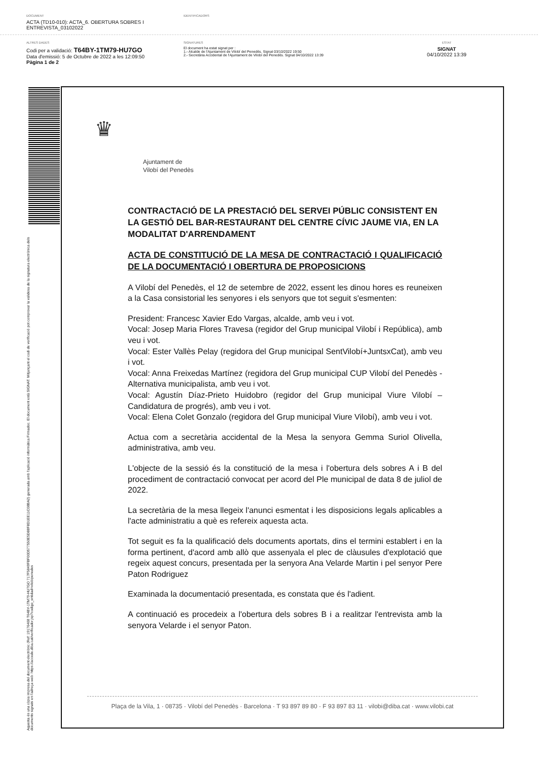DOCUMENT
ACTA (TD10-010): ACTA_6. OBERTURA SOBRES I ENTREVISTA_03102022
IDENTIFICADORS
ALTRES DADES
Codi per a validació: T64BY-1TM79-HU7GO
Data d'emissió: 5 de Octubre de 2022 a les 12:09:50
Pàgina 1 de 2
SIGNATURES
El document ha estat signat per :
1.- Alcalde de l'Ajuntament de Vilobí del Penedès. Signat 03/10/2022 19:50
2.- Secretària Accidental de l'Ajuntament de Vilobí del Penedès. Signat 04/10/2022 13:39
ESTAT
SIGNAT
04/10/2022 13:39
Aquesta és una còpia impresa del document electrònic (Ref: 19176408 T64BY-1TM79-HU7GO 717F5849FBF00D577550E5D88F8D1EE11C08BA2) generada amb l'aplicació informàtica Firmadoc. El document està SIGNAT. Mitjançant el codi de verificació pot comprovar la validesa de la signatura electrònica dels documents signats en l'adreça web: https://accede.diba.cat/verificador.jsp?codigo_entidad=vilobipenedes
♛
Ajuntament de
Vilobí del Penedès
CONTRACTACIÓ DE LA PRESTACIÓ DEL SERVEI PÚBLIC CONSISTENT EN LA GESTIÓ DEL BAR-RESTAURANT DEL CENTRE CÍVIC JAUME VIA, EN LA MODALITAT D'ARRENDAMENT
ACTA DE CONSTITUCIÓ DE LA MESA DE CONTRACTACIÓ I QUALIFICACIÓ DE LA DOCUMENTACIÓ I OBERTURA DE PROPOSICIONS
A Vilobí del Penedès, el 12 de setembre de 2022, essent les dinou hores es reuneixen a la Casa consistorial les senyores i els senyors que tot seguit s'esmenten:
President: Francesc Xavier Edo Vargas, alcalde, amb veu i vot.
Vocal: Josep Maria Flores Travesa (regidor del Grup municipal Vilobí i República), amb veu i vot.
Vocal: Ester Vallès Pelay (regidora del Grup municipal SentVilobí+JuntsxCat), amb veu i vot.
Vocal: Anna Freixedas Martínez (regidora del Grup municipal CUP Vilobí del Penedès -Alternativa municipalista, amb veu i vot.
Vocal: Agustín Díaz-Prieto Huidobro (regidor del Grup municipal Viure Vilobí – Candidatura de progrés), amb veu i vot.
Vocal: Elena Colet Gonzalo (regidora del Grup municipal Viure Vilobí), amb veu i vot.
Actua com a secretària accidental de la Mesa la senyora Gemma Suriol Olivella, administrativa, amb veu.
L'objecte de la sessió és la constitució de la mesa i l'obertura dels sobres A i B del procediment de contractació convocat per acord del Ple municipal de data 8 de juliol de 2022.
La secretària de la mesa llegeix l'anunci esmentat i les disposicions legals aplicables a l'acte administratiu a què es refereix aquesta acta.
Tot seguit es fa la qualificació dels documents aportats, dins el termini establert i en la forma pertinent, d'acord amb allò que assenyala el plec de clàusules d'explotació que regeix aquest concurs, presentada per la senyora Ana Velarde Martin i pel senyor Pere Paton Rodriguez
Examinada la documentació presentada, es constata que és l'adient.
A continuació es procedeix a l'obertura dels sobres B i a realitzar l'entrevista amb la senyora Velarde i el senyor Paton.
Plaça de la Vila, 1 · 08735 · Vilobí del Penedès · Barcelona · T 93 897 89 80 · F 93 897 83 11 · vilobi@diba.cat · www.vilobi.cat